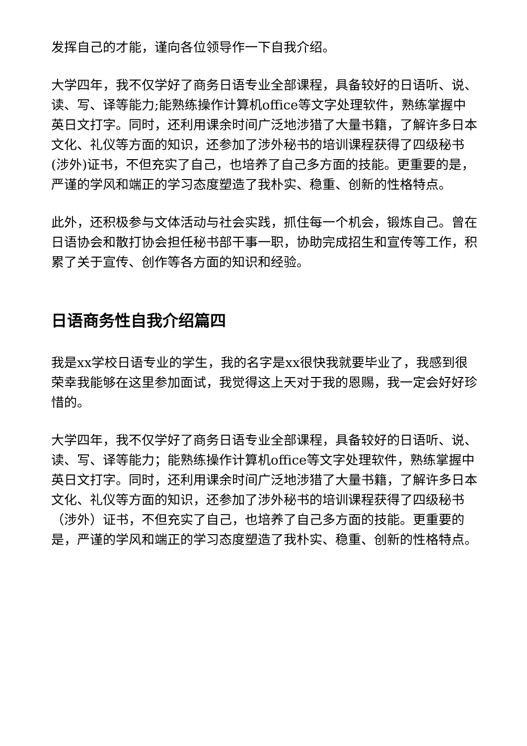发挥自己的才能，谨向各位领导作一下自我介绍。
大学四年，我不仅学好了商务日语专业全部课程，具备较好的日语听、说、读、写、译等能力;能熟练操作计算机office等文字处理软件，熟练掌握中英日文打字。同时，还利用课余时间广泛地涉猎了大量书籍，了解许多日本文化、礼仪等方面的知识，还参加了涉外秘书的培训课程获得了四级秘书(涉外)证书，不但充实了自己，也培养了自己多方面的技能。更重要的是，严谨的学风和端正的学习态度塑造了我朴实、稳重、创新的性格特点。
此外，还积极参与文体活动与社会实践，抓住每一个机会，锻炼自己。曾在日语协会和散打协会担任秘书部干事一职，协助完成招生和宣传等工作，积累了关于宣传、创作等各方面的知识和经验。
日语商务性自我介绍篇四
我是xx学校日语专业的学生，我的名字是xx很快我就要毕业了，我感到很荣幸我能够在这里参加面试，我觉得这上天对于我的恩赐，我一定会好好珍惜的。
大学四年，我不仅学好了商务日语专业全部课程，具备较好的日语听、说、读、写、译等能力；能熟练操作计算机office等文字处理软件，熟练掌握中英日文打字。同时，还利用课余时间广泛地涉猎了大量书籍，了解许多日本文化、礼仪等方面的知识，还参加了涉外秘书的培训课程获得了四级秘书（涉外）证书，不但充实了自己，也培养了自己多方面的技能。更重要的是，严谨的学风和端正的学习态度塑造了我朴实、稳重、创新的性格特点。